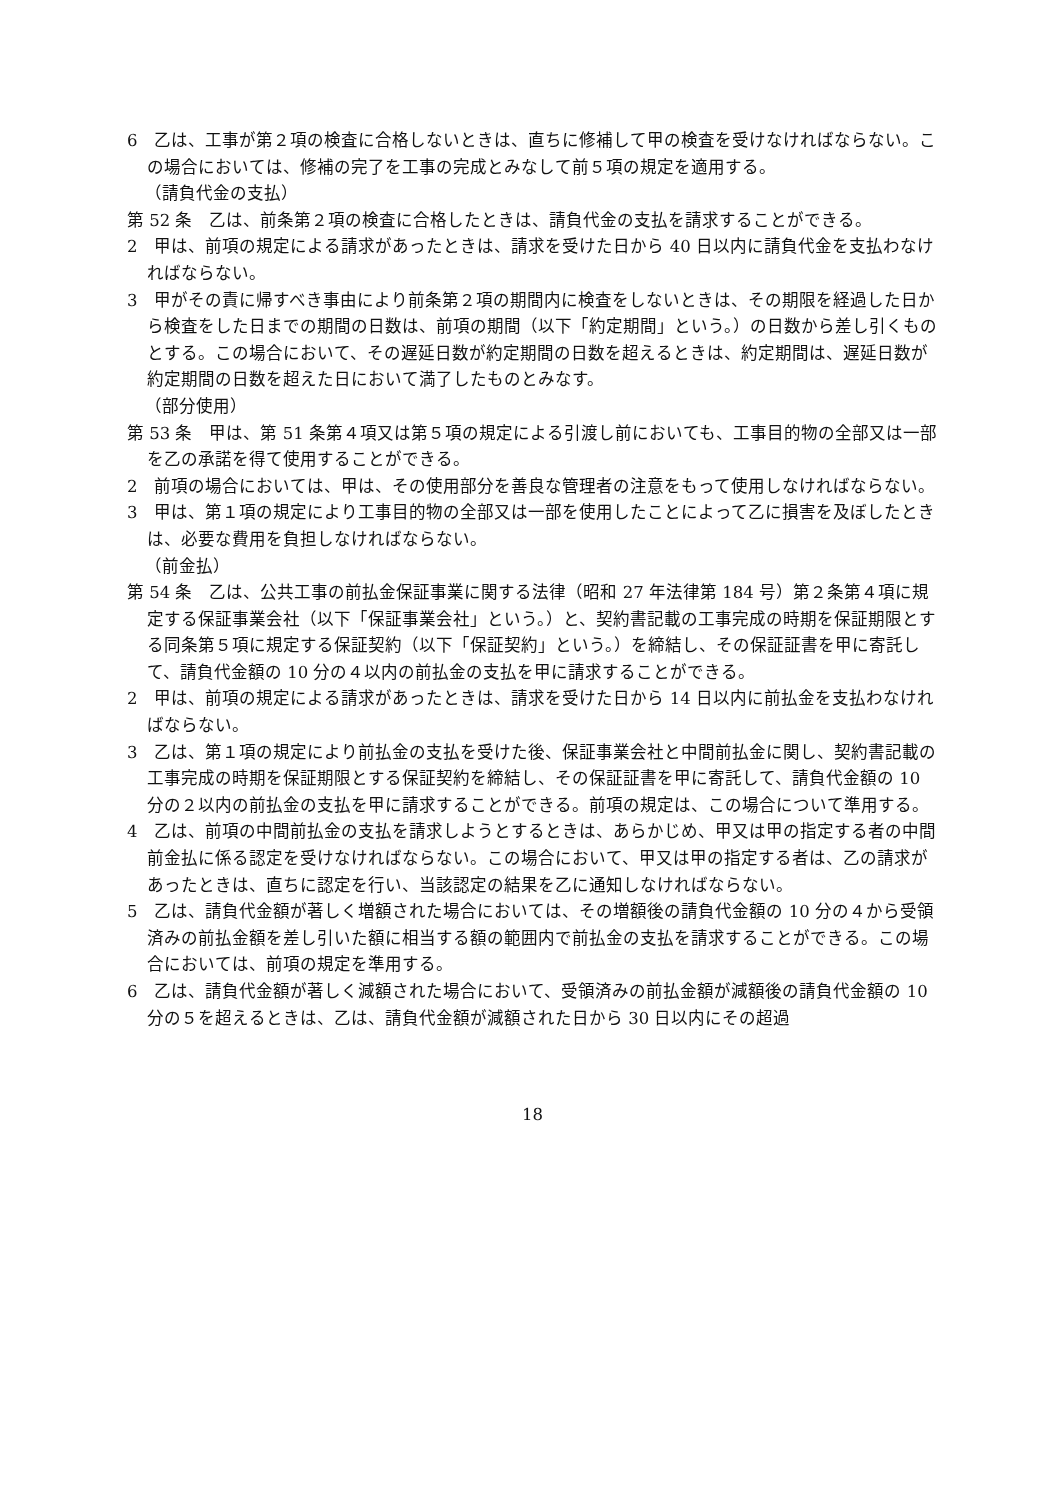6　乙は、工事が第２項の検査に合格しないときは、直ちに修補して甲の検査を受けなければならない。この場合においては、修補の完了を工事の完成とみなして前５項の規定を適用する。
（請負代金の支払）
第 52 条　乙は、前条第２項の検査に合格したときは、請負代金の支払を請求することができる。
2　甲は、前項の規定による請求があったときは、請求を受けた日から 40 日以内に請負代金を支払わなければならない。
3　甲がその責に帰すべき事由により前条第２項の期間内に検査をしないときは、その期限を経過した日から検査をした日までの期間の日数は、前項の期間（以下「約定期間」という。）の日数から差し引くものとする。この場合において、その遅延日数が約定期間の日数を超えるときは、約定期間は、遅延日数が約定期間の日数を超えた日において満了したものとみなす。
（部分使用）
第 53 条　甲は、第 51 条第４項又は第５項の規定による引渡し前においても、工事目的物の全部又は一部を乙の承諾を得て使用することができる。
2　前項の場合においては、甲は、その使用部分を善良な管理者の注意をもって使用しなければならない。
3　甲は、第１項の規定により工事目的物の全部又は一部を使用したことによって乙に損害を及ぼしたときは、必要な費用を負担しなければならない。
（前金払）
第 54 条　乙は、公共工事の前払金保証事業に関する法律（昭和 27 年法律第 184 号）第２条第４項に規定する保証事業会社（以下「保証事業会社」という。）と、契約書記載の工事完成の時期を保証期限とする同条第５項に規定する保証契約（以下「保証契約」という。）を締結し、その保証証書を甲に寄託して、請負代金額の 10 分の４以内の前払金の支払を甲に請求することができる。
2　甲は、前項の規定による請求があったときは、請求を受けた日から 14 日以内に前払金を支払わなければならない。
3　乙は、第１項の規定により前払金の支払を受けた後、保証事業会社と中間前払金に関し、契約書記載の工事完成の時期を保証期限とする保証契約を締結し、その保証証書を甲に寄託して、請負代金額の 10 分の２以内の前払金の支払を甲に請求することができる。前項の規定は、この場合について準用する。
4　乙は、前項の中間前払金の支払を請求しようとするときは、あらかじめ、甲又は甲の指定する者の中間前金払に係る認定を受けなければならない。この場合において、甲又は甲の指定する者は、乙の請求があったときは、直ちに認定を行い、当該認定の結果を乙に通知しなければならない。
5　乙は、請負代金額が著しく増額された場合においては、その増額後の請負代金額の 10 分の４から受領済みの前払金額を差し引いた額に相当する額の範囲内で前払金の支払を請求することができる。この場合においては、前項の規定を準用する。
6　乙は、請負代金額が著しく減額された場合において、受領済みの前払金額が減額後の請負代金額の 10 分の５を超えるときは、乙は、請負代金額が減額された日から 30 日以内にその超過
18